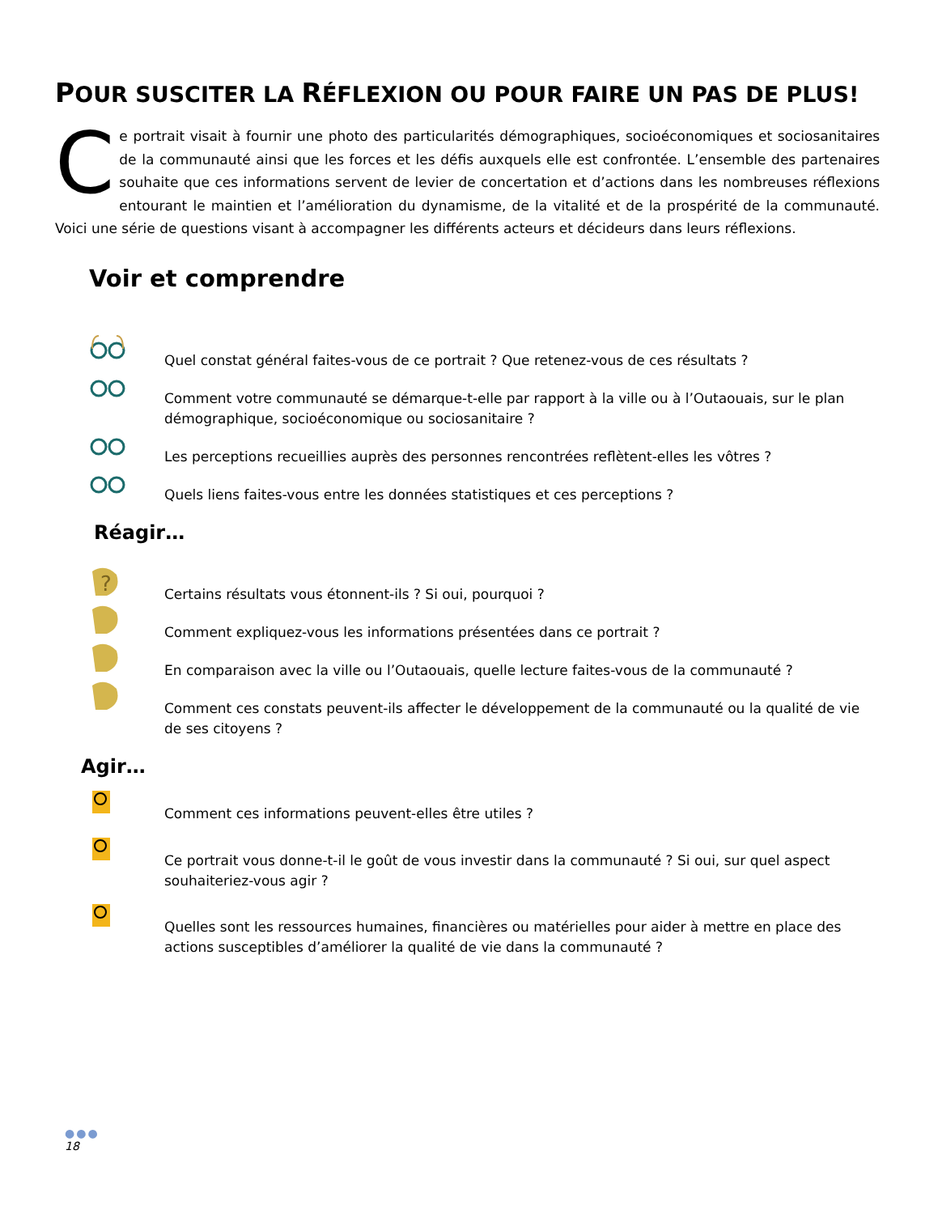POUR SUSCITER LA RÉFLEXION OU POUR FAIRE UN PAS DE PLUS!
Ce portrait visait à fournir une photo des particularités démographiques, socioéconomiques et sociosanitaires de la communauté ainsi que les forces et les défis auxquels elle est confrontée. L’ensemble des partenaires souhaite que ces informations servent de levier de concertation et d’actions dans les nombreuses réflexions entourant le maintien et l’amélioration du dynamisme, de la vitalité et de la prospérité de la communauté. Voici une série de questions visant à accompagner les différents acteurs et décideurs dans leurs réflexions.
Voir et comprendre
Quel constat général faites-vous de ce portrait ? Que retenez-vous de ces résultats ?
Comment votre communauté se démarque-t-elle par rapport à la ville ou à l’Outaouais, sur le plan démographique, socioéconomique ou sociosanitaire ?
Les perceptions recueillies auprès des personnes rencontrées reflètent-elles les vôtres ?
Quels liens faites-vous entre les données statistiques et ces perceptions ?
Réagir…
?
Certains résultats vous étonnent-ils ? Si oui, pourquoi ?
Comment expliquez-vous les informations présentées dans ce portrait ?
En comparaison avec la ville ou l’Outaouais, quelle lecture faites-vous de la communauté ?
Comment ces constats peuvent-ils affecter le développement de la communauté ou la qualité de vie de ses citoyens ?
Agir…
Comment ces informations peuvent-elles être utiles ?
Ce portrait vous donne-t-il le goût de vous investir dans la communauté ? Si oui, sur quel aspect souhaiteriez-vous agir ?
Quelles sont les ressources humaines, financières ou matérielles pour aider à mettre en place des actions susceptibles d’améliorer la qualité de vie dans la communauté ?
●●●
18